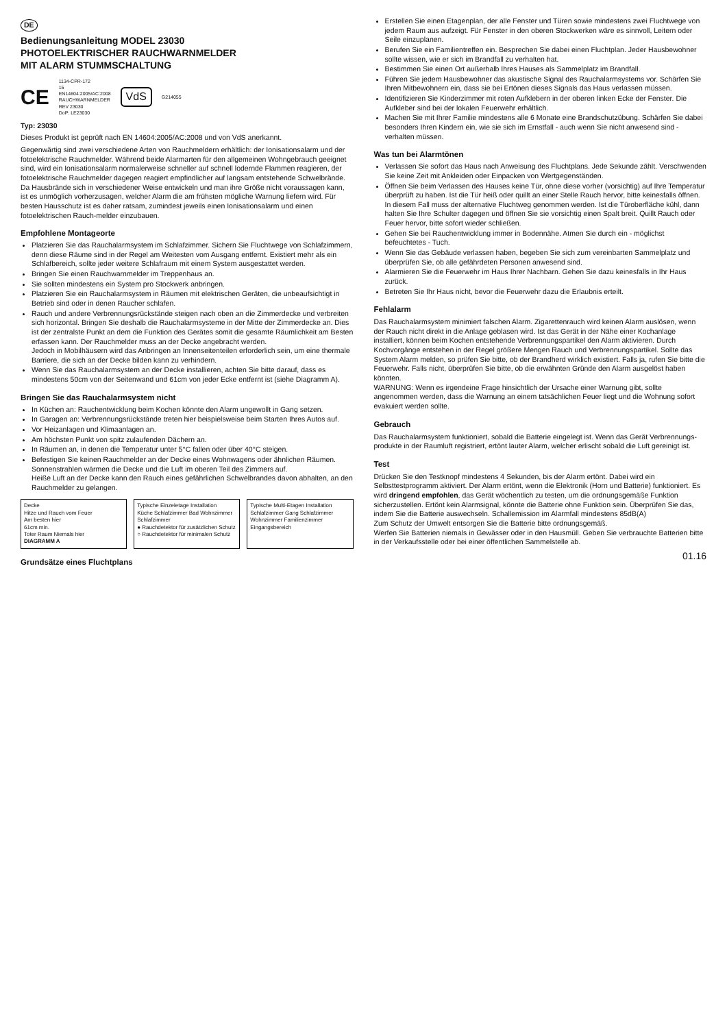DE
Bedienungsanleitung MODEL 23030
PHOTOELEKTRISCHER RAUCHWARNMELDER
MIT ALARM STUMMSCHALTUNG
CE 1134-CPR-172
15
EN14604:2005/AC:2008
RAUCHWARNMELDER
REV 23030
DoP: LE23030 VdS G214055
Typ: 23030
Dieses Produkt ist geprüft nach EN 14604:2005/AC:2008 und von VdS anerkannt.
Gegenwärtig sind zwei verschiedene Arten von Rauchmeldern erhältlich: der Ionisationsalarm und der fotoelektrische Rauchmelder. Während beide Alarmarten für den allgemeinen Wohngebrauch geeignet sind, wird ein Ionisationsalarm normalerweise schneller auf schnell lodernde Flammen reagieren, der fotoelektrische Rauchmelder dagegen reagiert empfindlicher auf langsam entstehende Schwelbrände. Da Hausbrände sich in verschiedener Weise entwickeln und man ihre Größe nicht voraussagen kann, ist es unmöglich vorherzusagen, welcher Alarm die am frühsten mögliche Warnung liefern wird. Für besten Hausschutz ist es daher ratsam, zumindest jeweils einen Ionisationsalarm und einen fotoelektrischen Rauch-melder einzubauen.
Empfohlene Montageorte
Platzieren Sie das Rauchalarmsystem im Schlafzimmer. Sichern Sie Fluchtwege von Schlafzimmern, denn diese Räume sind in der Regel am Weitesten vom Ausgang entfernt. Existiert mehr als ein Schlafbereich, sollte jeder weitere Schlafraum mit einem System ausgestattet werden.
Bringen Sie einen Rauchwarnmelder im Treppenhaus an.
Sie sollten mindestens ein System pro Stockwerk anbringen.
Platzieren Sie ein Rauchalarmsystem in Räumen mit elektrischen Geräten, die unbeaufsichtigt in Betrieb sind oder in denen Raucher schlafen.
Rauch und andere Verbrennungsrückstände steigen nach oben an die Zimmerdecke und verbreiten sich horizontal. Bringen Sie deshalb die Rauchalarmsysteme in der Mitte der Zimmerdecke an. Dies ist der zentralste Punkt an dem die Funktion des Gerätes somit die gesamte Räumlichkeit am Besten erfassen kann. Der Rauchmelder muss an der Decke angebracht werden.
Jedoch in Mobilhäusern wird das Anbringen an Innenseitenteilen erforderlich sein, um eine thermale Barriere, die sich an der Decke bilden kann zu verhindern.
Wenn Sie das Rauchalarmsystem an der Decke installieren, achten Sie bitte darauf, dass es mindestens 50cm von der Seitenwand und 61cm von jeder Ecke entfernt ist (siehe Diagramm A).
Bringen Sie das Rauchalarmsystem nicht
In Küchen an: Rauchentwicklung beim Kochen könnte den Alarm ungewollt in Gang setzen.
In Garagen an: Verbrennungsrückstände treten hier beispielsweise beim Starten Ihres Autos auf.
Vor Heizanlagen und Klimaanlagen an.
Am höchsten Punkt von spitz zulaufenden Dächern an.
In Räumen an, in denen die Temperatur unter 5°C fallen oder über 40°C steigen.
Befestigen Sie keinen Rauchmelder an der Decke eines Wohnwagens oder ähnlichen Räumen. Sonnenstrahlen wärmen die Decke und die Luft im oberen Teil des Zimmers auf.
Heiße Luft an der Decke kann den Rauch eines gefährlichen Schwelbrandes davon abhalten, an den Rauchmelder zu gelangen.
Decke
Hitze und Rauch vom Feuer
Am besten hier
61cm min.
Toter Raum Niemals hier
DIAGRAMM A
Typische Einzeletage Installation
Küche Schlafzimmer Bad Wohnzimmer Schlafzimmer
● Rauchdetektor für zusätzlichen Schutz
○ Rauchdetektor für minimalen Schutz
Typische Multi-Etagen Installation
Schlafzimmer Gang Schlafzimmer Wohnzimmer Familienzimmer Eingangsbereich
Grundsätze eines Fluchtplans
Erstellen Sie einen Etagenplan, der alle Fenster und Türen sowie mindestens zwei Fluchtwege von jedem Raum aus aufzeigt. Für Fenster in den oberen Stockwerken wäre es sinnvoll, Leitern oder Seile einzuplanen.
Berufen Sie ein Familientreffen ein. Besprechen Sie dabei einen Fluchtplan. Jeder Hausbewohner sollte wissen, wie er sich im Brandfall zu verhalten hat.
Bestimmen Sie einen Ort außerhalb Ihres Hauses als Sammelplatz im Brandfall.
Führen Sie jedem Hausbewohner das akustische Signal des Rauchalarmsystems vor. Schärfen Sie Ihren Mitbewohnern ein, dass sie bei Ertönen dieses Signals das Haus verlassen müssen.
Identifizieren Sie Kinderzimmer mit roten Aufklebern in der oberen linken Ecke der Fenster. Die Aufkleber sind bei der lokalen Feuerwehr erhältlich.
Machen Sie mit Ihrer Familie mindestens alle 6 Monate eine Brandschutzübung. Schärfen Sie dabei besonders Ihren Kindern ein, wie sie sich im Ernstfall - auch wenn Sie nicht anwesend sind - verhalten müssen.
Was tun bei Alarmtönen
Verlassen Sie sofort das Haus nach Anweisung des Fluchtplans. Jede Sekunde zählt. Verschwenden Sie keine Zeit mit Ankleiden oder Einpacken von Wertgegenständen.
Öffnen Sie beim Verlassen des Hauses keine Tür, ohne diese vorher (vorsichtig) auf Ihre Temperatur überprüft zu haben. Ist die Tür heiß oder quillt an einer Stelle Rauch hervor, bitte keinesfalls öffnen. In diesem Fall muss der alternative Fluchtweg genommen werden. Ist die Türoberfläche kühl, dann halten Sie Ihre Schulter dagegen und öffnen Sie sie vorsichtig einen Spalt breit. Quillt Rauch oder Feuer hervor, bitte sofort wieder schließen.
Gehen Sie bei Rauchentwicklung immer in Bodennähe. Atmen Sie durch ein - möglichst befeuchtetes - Tuch.
Wenn Sie das Gebäude verlassen haben, begeben Sie sich zum vereinbarten Sammelplatz und überprüfen Sie, ob alle gefährdeten Personen anwesend sind.
Alarmieren Sie die Feuerwehr im Haus Ihrer Nachbarn. Gehen Sie dazu keinesfalls in Ihr Haus zurück.
Betreten Sie Ihr Haus nicht, bevor die Feuerwehr dazu die Erlaubnis erteilt.
Fehlalarm
Das Rauchalarmsystem minimiert falschen Alarm. Zigarettenrauch wird keinen Alarm auslösen, wenn der Rauch nicht direkt in die Anlage geblasen wird. Ist das Gerät in der Nähe einer Kochanlage installiert, können beim Kochen entstehende Verbrennungspartikel den Alarm aktivieren. Durch Kochvorgänge entstehen in der Regel größere Mengen Rauch und Verbrennungspartikel. Sollte das System Alarm melden, so prüfen Sie bitte, ob der Brandherd wirklich existiert. Falls ja, rufen Sie bitte die Feuerwehr. Falls nicht, überprüfen Sie bitte, ob die erwähnten Gründe den Alarm ausgelöst haben könnten.
WARNUNG: Wenn es irgendeine Frage hinsichtlich der Ursache einer Warnung gibt, sollte angenommen werden, dass die Warnung an einem tatsächlichen Feuer liegt und die Wohnung sofort evakuiert werden sollte.
Gebrauch
Das Rauchalarmsystem funktioniert, sobald die Batterie eingelegt ist. Wenn das Gerät Verbrennungs-produkte in der Raumluft registriert, ertönt lauter Alarm, welcher erlischt sobald die Luft gereinigt ist.
Test
Drücken Sie den Testknopf mindestens 4 Sekunden, bis der Alarm ertönt. Dabei wird ein Selbsttestprogramm aktiviert. Der Alarm ertönt, wenn die Elektronik (Horn und Batterie) funktioniert. Es wird dringend empfohlen, das Gerät wöchentlich zu testen, um die ordnungsgemäße Funktion sicherzustellen. Ertönt kein Alarmsignal, könnte die Batterie ohne Funktion sein. Überprüfen Sie das, indem Sie die Batterie auswechseln. Schallemission im Alarmfall mindestens 85dB(A)
Zum Schutz der Umwelt entsorgen Sie die Batterie bitte ordnungsgemäß.
Werfen Sie Batterien niemals in Gewässer oder in den Hausmüll. Geben Sie verbrauchte Batterien bitte in der Verkaufsstelle oder bei einer öffentlichen Sammelstelle ab.
01.16